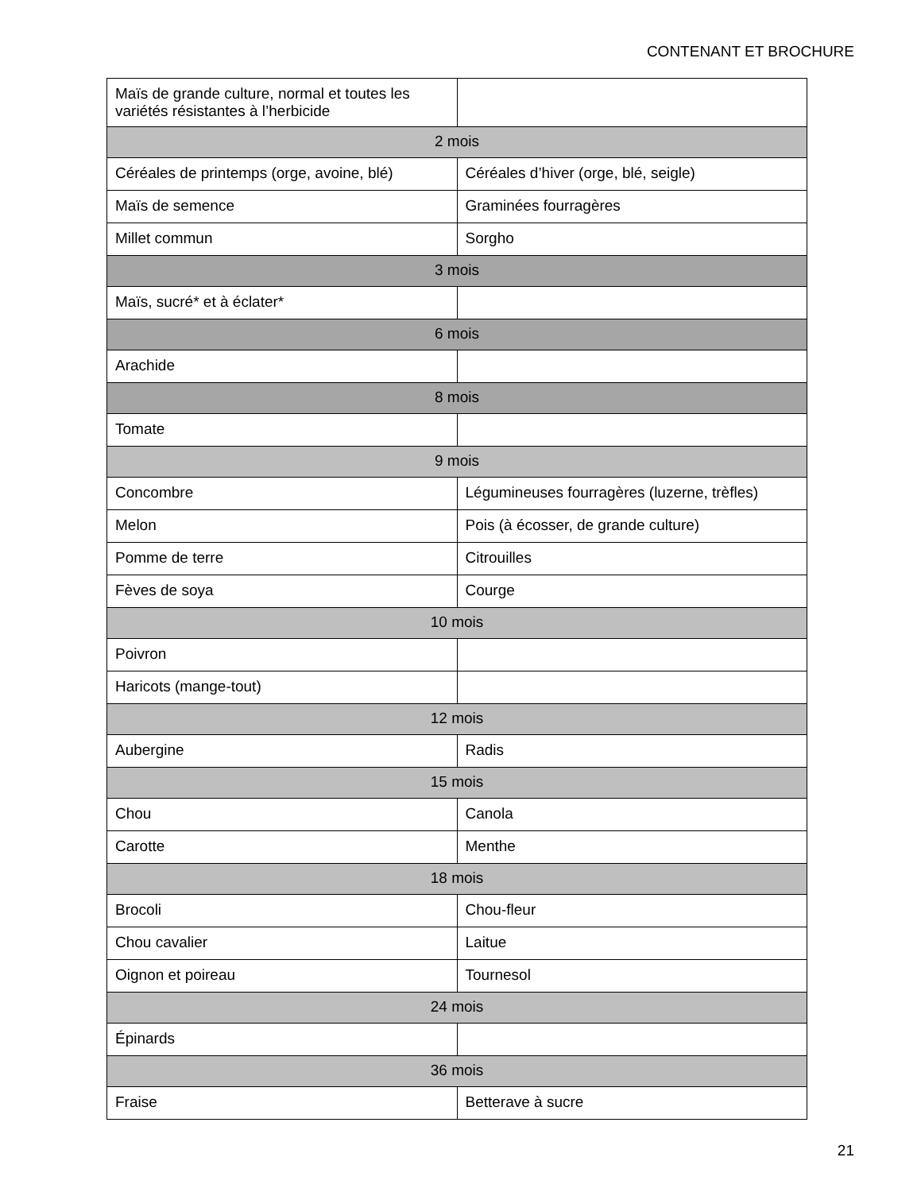CONTENANT ET BROCHURE
| Maïs de grande culture, normal et toutes les variétés résistantes à l’herbicide | |
| 2 mois | |
| Céréales de printemps (orge, avoine, blé) | Céréales d’hiver (orge, blé, seigle) |
| Maïs de semence | Graminées fourragères |
| Millet commun | Sorgho |
| 3 mois | |
| Maïs, sucré* et à éclater* | |
| 6 mois | |
| Arachide | |
| 8 mois | |
| Tomate | |
| 9 mois | |
| Concombre | Légumineuses fourragères (luzerne, trèfles) |
| Melon | Pois (à écosser, de grande culture) |
| Pomme de terre | Citrouilles |
| Fèves de soya | Courge |
| 10 mois | |
| Poivron | |
| Haricots (mange-tout) | |
| 12 mois | |
| Aubergine | Radis |
| 15 mois | |
| Chou | Canola |
| Carotte | Menthe |
| 18 mois | |
| Brocoli | Chou-fleur |
| Chou cavalier | Laitue |
| Oignon et poireau | Tournesol |
| 24 mois | |
| Épinards | |
| 36 mois | |
| Fraise | Betterave à sucre |
21